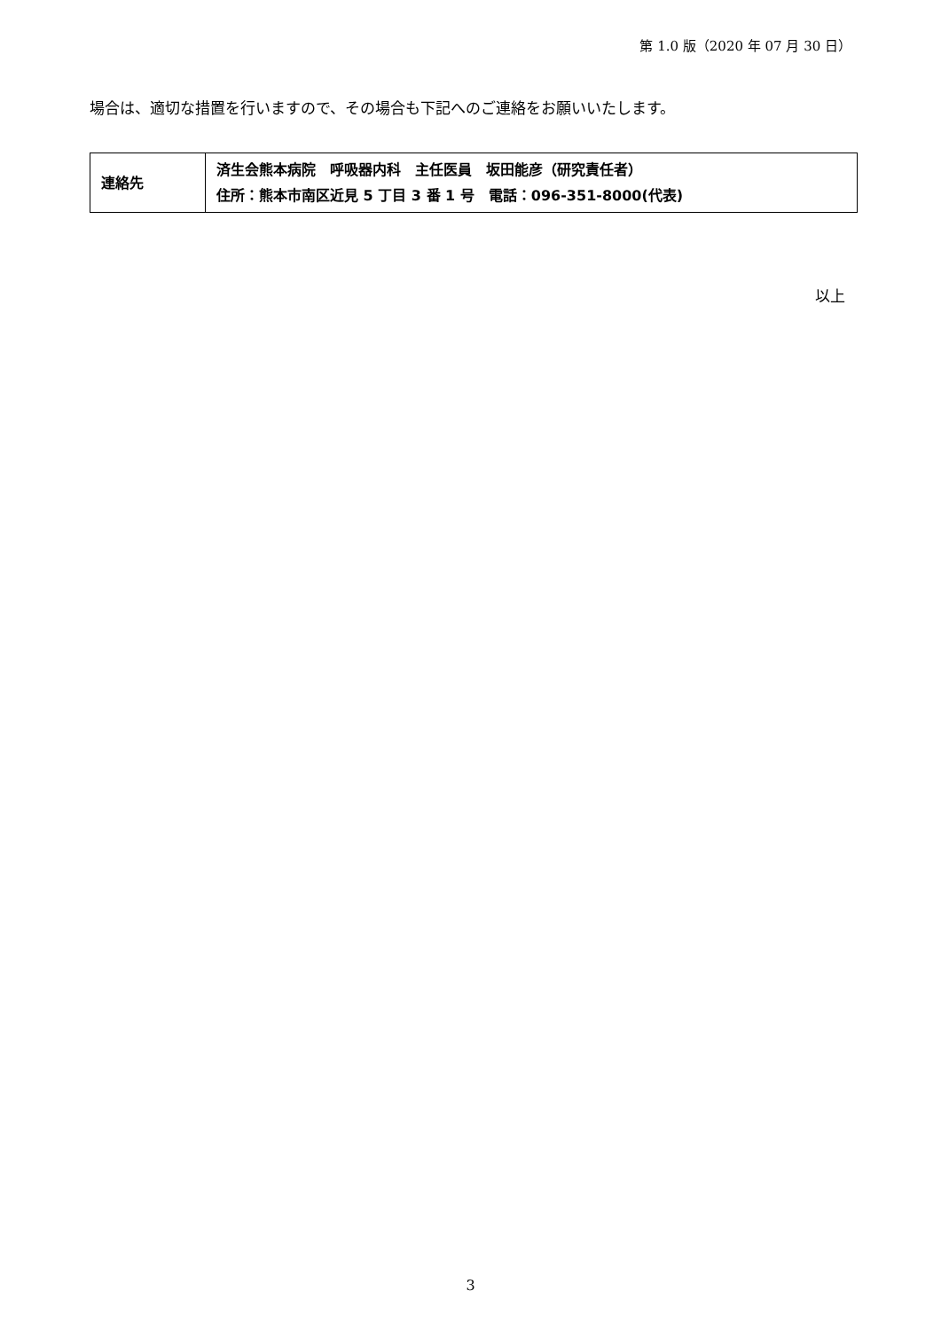第 1.0 版（2020 年 07 月 30 日）
場合は、適切な措置を行いますので、その場合も下記へのご連絡をお願いいたします。
| 連絡先 | 済生会熊本病院 呼吸器内科 主任医員 坂田能彦（研究責任者） 住所：熊本市南区近見 5 丁目 3 番 1 号 電話：096-351-8000(代表) |
以上
3